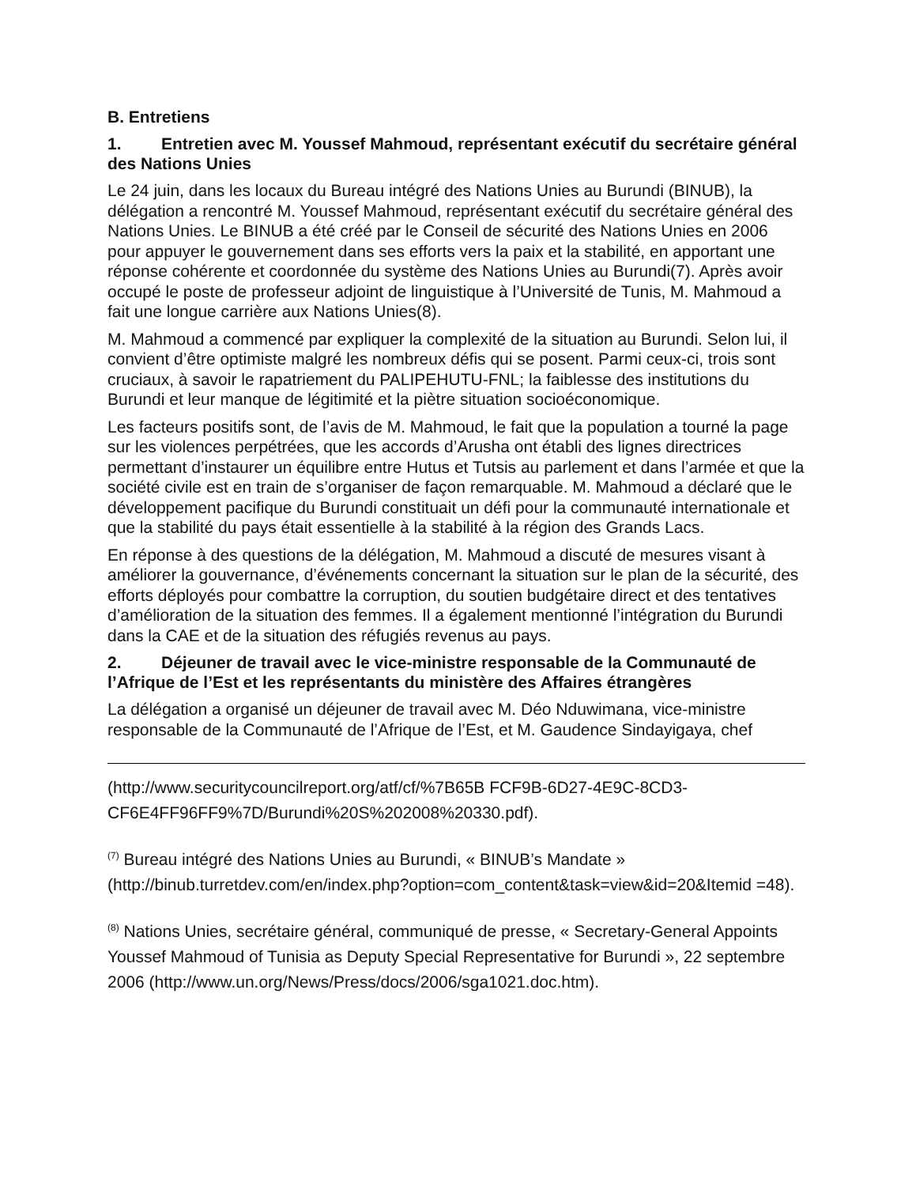B. Entretiens
1. Entretien avec M. Youssef Mahmoud, représentant exécutif du secrétaire général des Nations Unies
Le 24 juin, dans les locaux du Bureau intégré des Nations Unies au Burundi (BINUB), la délégation a rencontré M. Youssef Mahmoud, représentant exécutif du secrétaire général des Nations Unies. Le BINUB a été créé par le Conseil de sécurité des Nations Unies en 2006 pour appuyer le gouvernement dans ses efforts vers la paix et la stabilité, en apportant une réponse cohérente et coordonnée du système des Nations Unies au Burundi(7). Après avoir occupé le poste de professeur adjoint de linguistique à l’Université de Tunis, M. Mahmoud a fait une longue carrière aux Nations Unies(8).
M. Mahmoud a commencé par expliquer la complexité de la situation au Burundi. Selon lui, il convient d’être optimiste malgré les nombreux défis qui se posent. Parmi ceux-ci, trois sont cruciaux, à savoir le rapatriement du PALIPEHUTU-FNL; la faiblesse des institutions du Burundi et leur manque de légitimité et la piètre situation socioéconomique.
Les facteurs positifs sont, de l’avis de M. Mahmoud, le fait que la population a tourné la page sur les violences perpétrées, que les accords d’Arusha ont établi des lignes directrices permettant d’instaurer un équilibre entre Hutus et Tutsis au parlement et dans l’armée et que la société civile est en train de s’organiser de façon remarquable. M. Mahmoud a déclaré que le développement pacifique du Burundi constituait un défi pour la communauté internationale et que la stabilité du pays était essentielle à la stabilité à la région des Grands Lacs.
En réponse à des questions de la délégation, M. Mahmoud a discuté de mesures visant à améliorer la gouvernance, d’événements concernant la situation sur le plan de la sécurité, des efforts déployés pour combattre la corruption, du soutien budgétaire direct et des tentatives d’amélioration de la situation des femmes. Il a également mentionné l’intégration du Burundi dans la CAE et de la situation des réfugiés revenus au pays.
2. Déjeuner de travail avec le vice-ministre responsable de la Communauté de l’Afrique de l’Est et les représentants du ministère des Affaires étrangères
La délégation a organisé un déjeuner de travail avec M. Déo Nduwimana, vice-ministre responsable de la Communauté de l’Afrique de l’Est, et M. Gaudence Sindayigaya, chef
(http://www.securitycouncilreport.org/atf/cf/%7B65B FCF9B-6D27-4E9C-8CD3-CF6E4FF96FF9%7D/Burundi%20S%202008%20330.pdf).
<sup>(7)</sup> Bureau intégré des Nations Unies au Burundi, « BINUB’s Mandate » (http://binub.turretdev.com/en/index.php?option=com_content&task=view&id=20&Itemid =48).
<sup>(8)</sup> Nations Unies, secrétaire général, communiqué de presse, « Secretary-General Appoints Youssef Mahmoud of Tunisia as Deputy Special Representative for Burundi », 22 septembre 2006 (http://www.un.org/News/Press/docs/2006/sga1021.doc.htm).